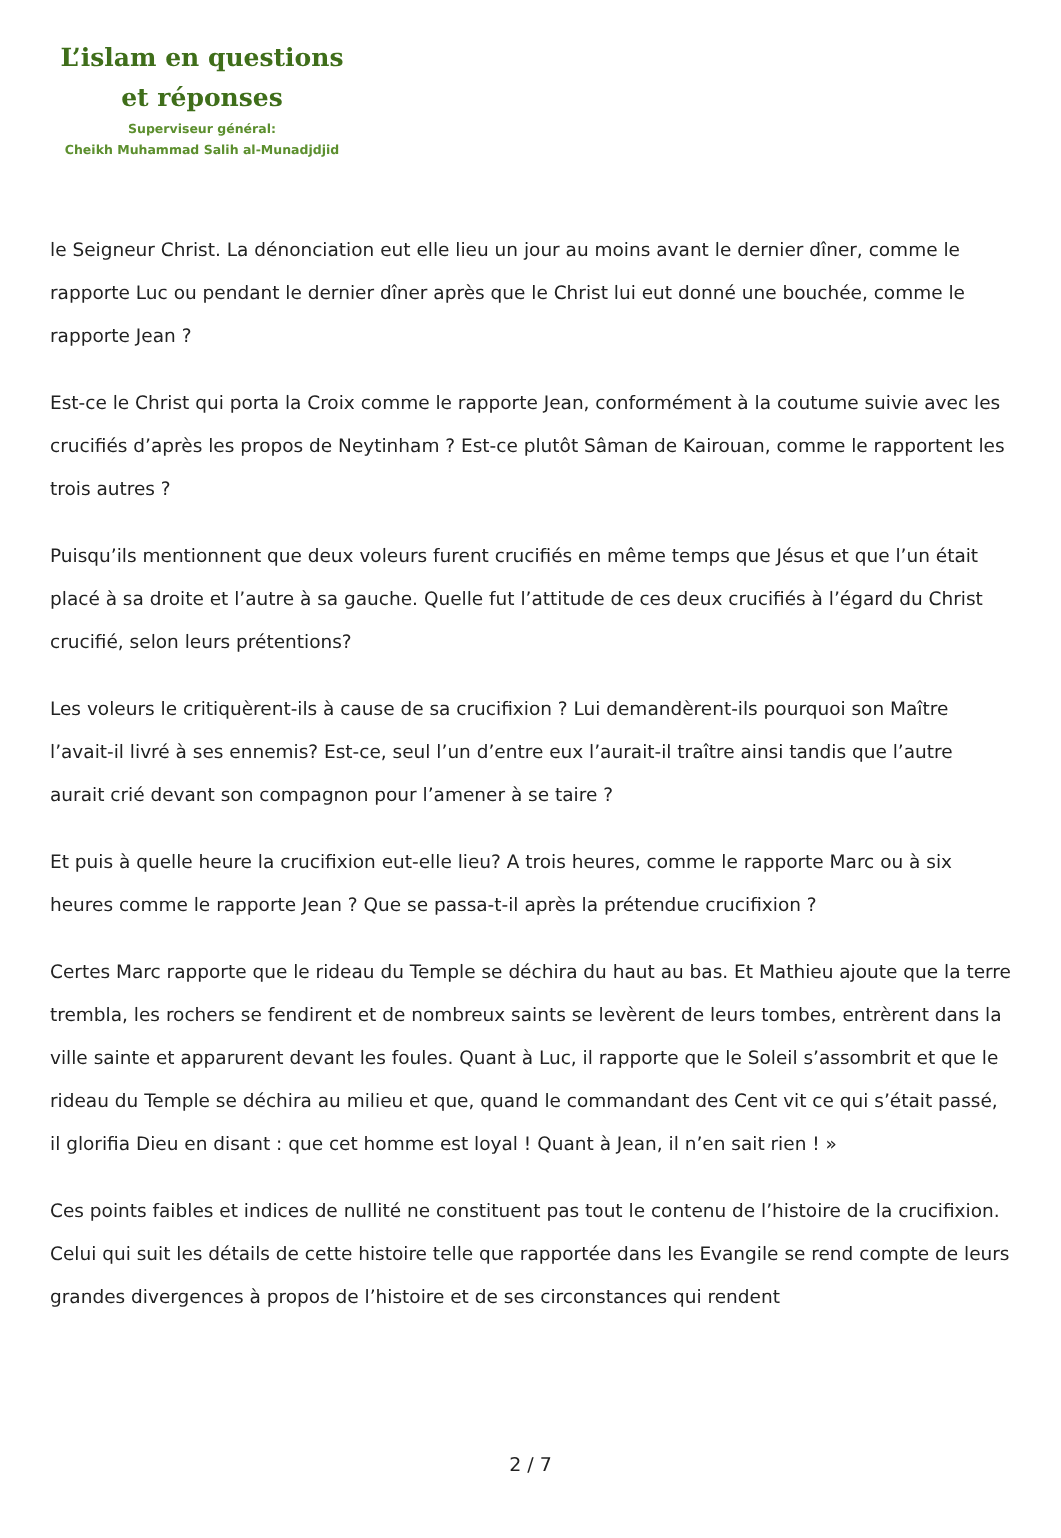L’islam en questions
et réponses
Superviseur général:
Cheikh Muhammad Salih al-Munadjdjid
le Seigneur Christ. La dénonciation eut elle lieu un jour au moins avant le dernier dîner, comme le rapporte Luc ou pendant le dernier dîner après que le Christ lui eut donné une bouchée, comme le rapporte Jean ?
Est-ce le Christ qui porta la Croix comme le rapporte Jean, conformément à la coutume suivie avec les crucifiés d’après les propos de Neytinham ? Est-ce plutôt Sâman de Kairouan, comme le rapportent les trois autres ?
Puisqu’ils mentionnent que deux voleurs furent crucifiés en même temps que Jésus et que l’un était placé à sa droite et l’autre à sa gauche. Quelle fut l’attitude de ces deux crucifiés à l’égard du Christ crucifié, selon leurs prétentions?
Les voleurs le critiquèrent-ils à cause de sa crucifixion ? Lui demandèrent-ils pourquoi son Maître l’avait-il livré à ses ennemis? Est-ce, seul l’un d’entre eux l’aurait-il traître ainsi tandis que l’autre aurait crié devant son compagnon pour l’amener à se taire ?
Et puis à quelle heure la crucifixion eut-elle lieu? A trois heures, comme le rapporte Marc ou à six heures comme le rapporte Jean ? Que se passa-t-il après la prétendue crucifixion ?
Certes Marc rapporte que le rideau du Temple se déchira du haut au bas. Et Mathieu ajoute que la terre trembla, les rochers se fendirent et de nombreux saints se levèrent de leurs tombes, entrèrent dans la ville sainte et apparurent devant les foules. Quant à Luc, il rapporte que le Soleil s’assombrit et que le rideau du Temple se déchira au milieu et que, quand le commandant des Cent vit ce qui s’était passé, il glorifia Dieu en disant : que cet homme est loyal ! Quant à Jean, il n’en sait rien ! »
Ces points faibles et indices de nullité ne constituent pas tout le contenu de l’histoire de la crucifixion. Celui qui suit les détails de cette histoire telle que rapportée dans les Evangile se rend compte de leurs grandes divergences à propos de l’histoire et de ses circonstances qui rendent
2 / 7